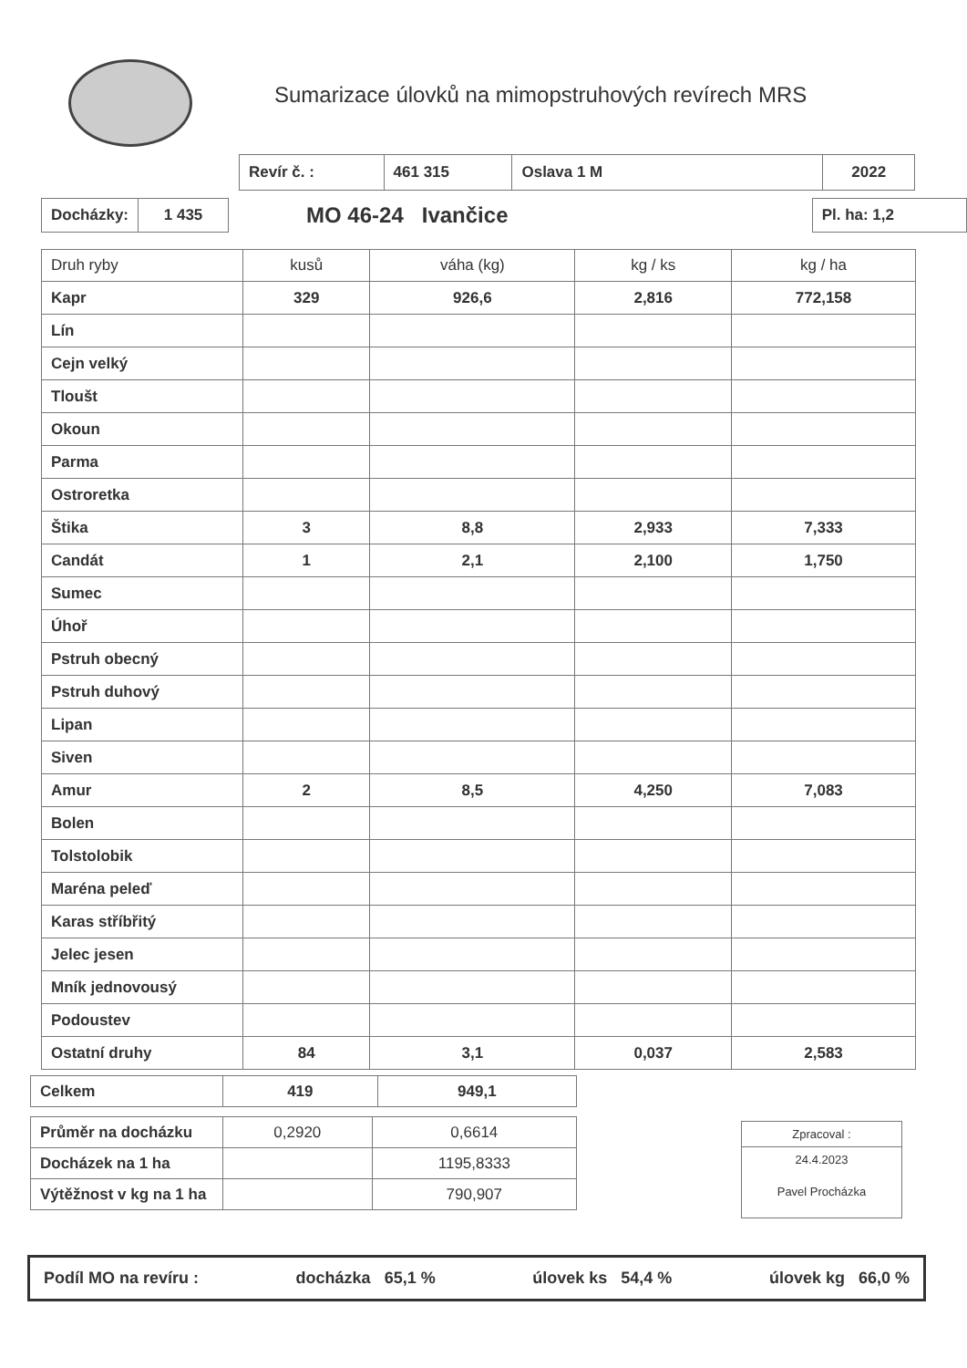Sumarizace úlovků na mimopstruhových revírech MRS
| Revír č. : | 461 315 | Oslava 1 M | 2022 |
| Docházky: | 1 435 |
MO 46-24 Ivančice
| Pl. ha: 1,2 |
| Druh ryby | kusů | váha (kg) | kg / ks | kg / ha |
| --- | --- | --- | --- | --- |
| Kapr | 329 | 926,6 | 2,816 | 772,158 |
| Lín | | | | |
| Cejn velký | | | | |
| Tloušt | | | | |
| Okoun | | | | |
| Parma | | | | |
| Ostroretka | | | | |
| Štika | 3 | 8,8 | 2,933 | 7,333 |
| Candát | 1 | 2,1 | 2,100 | 1,750 |
| Sumec | | | | |
| Úhoř | | | | |
| Pstruh obecný | | | | |
| Pstruh duhový | | | | |
| Lipan | | | | |
| Siven | | | | |
| Amur | 2 | 8,5 | 4,250 | 7,083 |
| Bolen | | | | |
| Tolstolobik | | | | |
| Maréna peleď | | | | |
| Karas stříbřitý | | | | |
| Jelec jesen | | | | |
| Mník jednovousý | | | | |
| Podoustev | | | | |
| Ostatní druhy | 84 | 3,1 | 0,037 | 2,583 |
| Celkem | 419 | 949,1 |
| Průměr na docházku | 0,2920 | 0,6614 |
| Docházek na 1 ha | | 1195,8333 |
| Výtěžnost v kg na 1 ha | | 790,907 |
Zpracoval :
24.4.2023
Pavel Procházka
Podíl MO na revíru : docházka 65,1 % úlovek ks 54,4 % úlovek kg 66,0 %